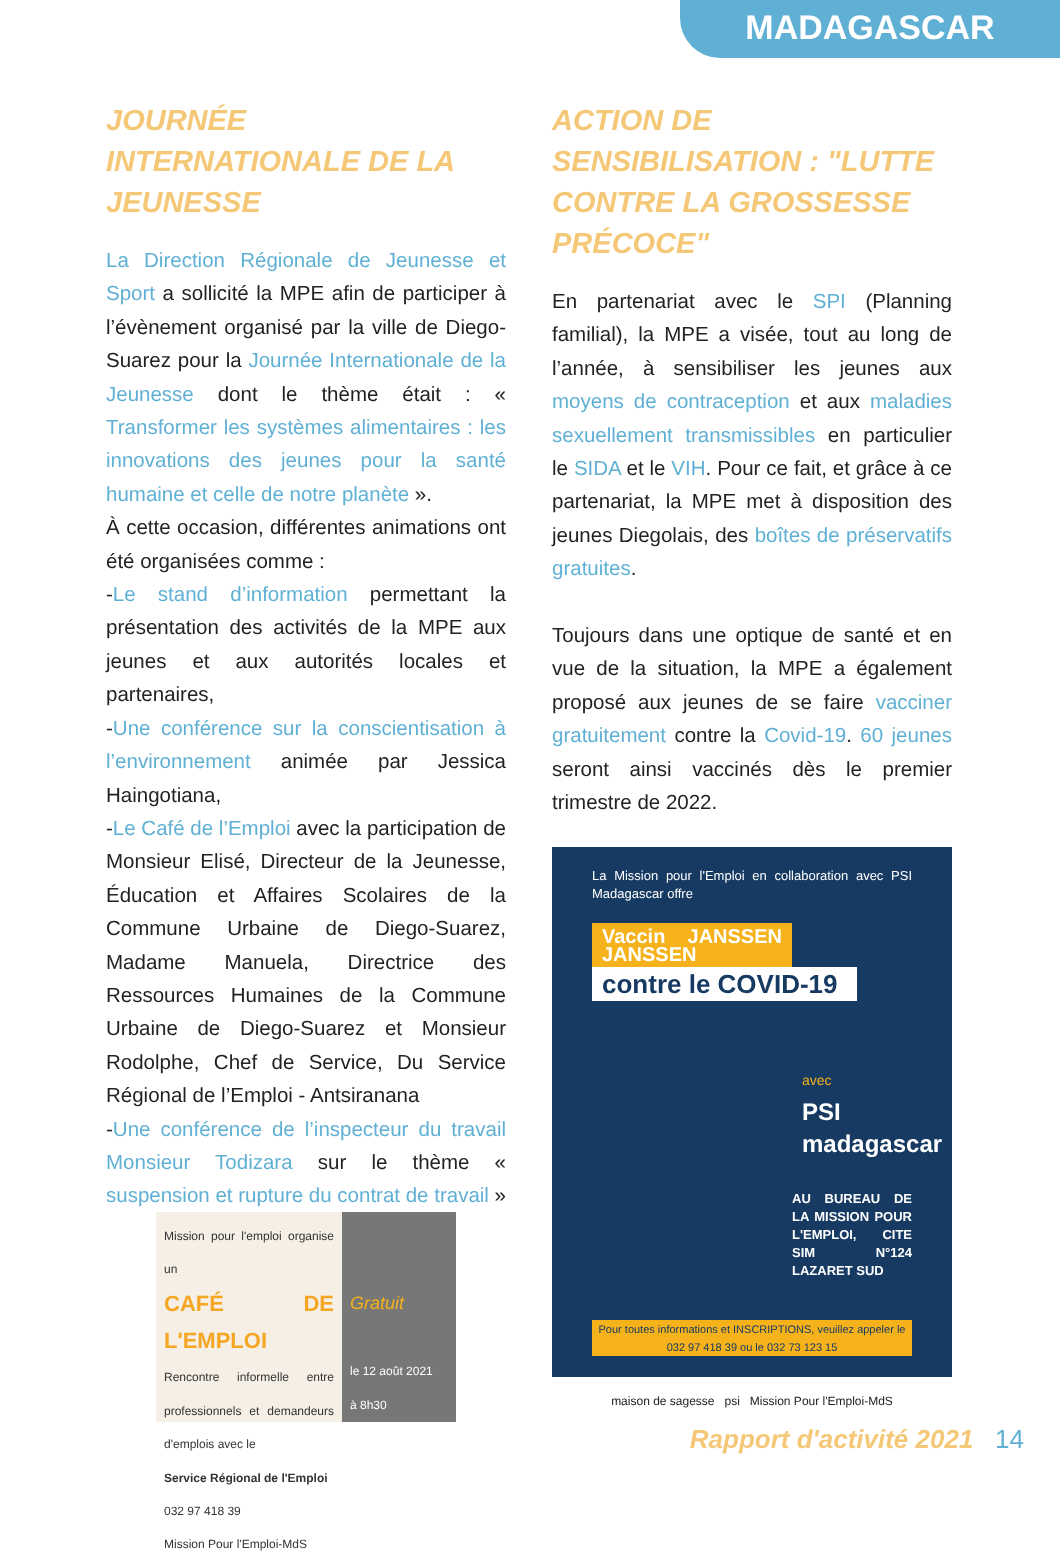MADAGASCAR
JOURNÉE INTERNATIONALE DE LA JEUNESSE
La Direction Régionale de Jeunesse et Sport a sollicité la MPE afin de participer à l’évènement organisé par la ville de Diego-Suarez pour la Journée Internationale de la Jeunesse dont le thème était : « Transformer les systèmes alimentaires : les innovations des jeunes pour la santé humaine et celle de notre planète ».
À cette occasion, différentes animations ont été organisées comme :
-Le stand d’information permettant la présentation des activités de la MPE aux jeunes et aux autorités locales et partenaires,
-Une conférence sur la conscientisation à l’environnement animée par Jessica Haingotiana,
-Le Café de l’Emploi avec la participation de Monsieur Elisé, Directeur de la Jeunesse, Éducation et Affaires Scolaires de la Commune Urbaine de Diego-Suarez, Madame Manuela, Directrice des Ressources Humaines de la Commune Urbaine de Diego-Suarez et Monsieur Rodolphe, Chef de Service, Du Service Régional de l’Emploi - Antsiranana
-Une conférence de l’inspecteur du travail Monsieur Todizara sur le thème « suspension et rupture du contrat de travail »
Mission pour l'emploi organise un
CAFÉ DE L'EMPLOI
Rencontre informelle entre professionnels et demandeurs d'emplois avec le
Service Régional de l'Emploi
032 97 418 39
Mission Pour l'Emploi-MdS
Gratuit
le 12 août 2021
à 8h30
ACTION DE SENSIBILISATION : "LUTTE CONTRE LA GROSSESSE PRÉCOCE"
En partenariat avec le SPI (Planning familial), la MPE a visée, tout au long de l’année, à sensibiliser les jeunes aux moyens de contraception et aux maladies sexuellement transmissibles en particulier le SIDA et le VIH. Pour ce fait, et grâce à ce partenariat, la MPE met à disposition des jeunes Diegolais, des boîtes de préservatifs gratuites.
Toujours dans une optique de santé et en vue de la situation, la MPE a également proposé aux jeunes de se faire vacciner gratuitement contre la Covid-19. 60 jeunes seront ainsi vaccinés dès le premier trimestre de 2022.
La Mission pour l'Emploi en collaboration avec PSI Madagascar offre
Vaccin JANSSEN JANSSEN
contre le COVID-19
avec
PSI
madagascar
AU BUREAU DE LA MISSION POUR L'EMPLOI, CITE SIM N°124 LAZARET SUD
Pour toutes informations et INSCRIPTIONS, veuillez appeler le 032 97 418 39 ou le 032 73 123 15
maison de sagesse psi Mission Pour l'Emploi-MdS
Rapport d'activité 2021 14